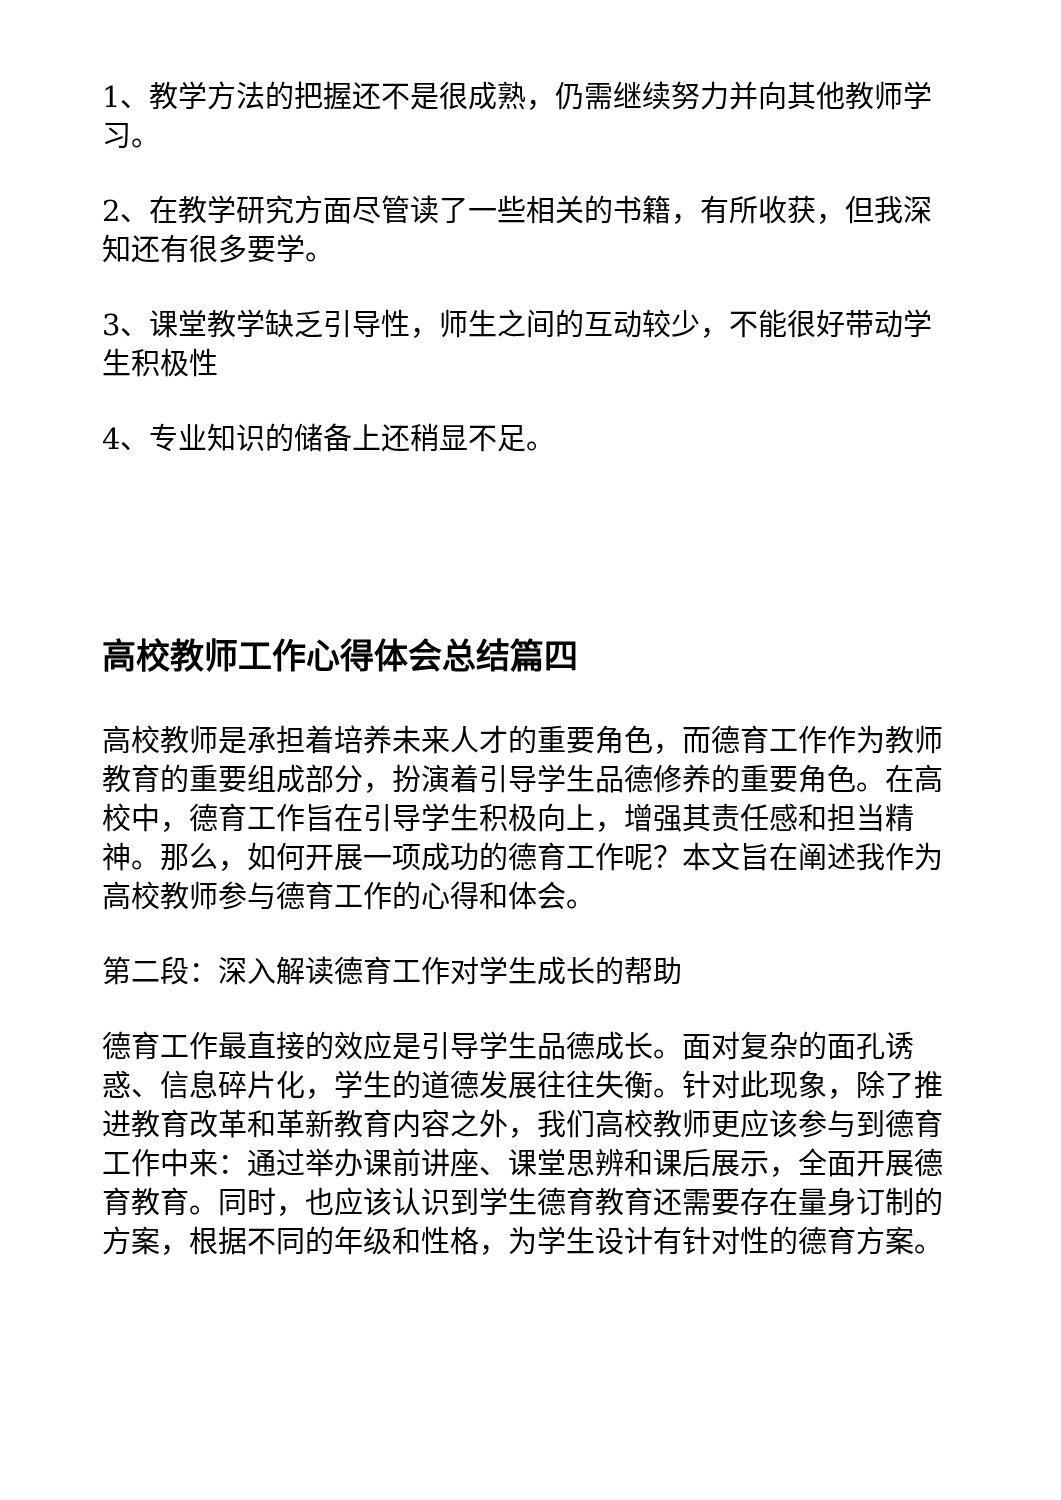1、教学方法的把握还不是很成熟，仍需继续努力并向其他教师学习。
2、在教学研究方面尽管读了一些相关的书籍，有所收获，但我深知还有很多要学。
3、课堂教学缺乏引导性，师生之间的互动较少，不能很好带动学生积极性
4、专业知识的储备上还稍显不足。
高校教师工作心得体会总结篇四
高校教师是承担着培养未来人才的重要角色，而德育工作作为教师教育的重要组成部分，扮演着引导学生品德修养的重要角色。在高校中，德育工作旨在引导学生积极向上，增强其责任感和担当精神。那么，如何开展一项成功的德育工作呢？本文旨在阐述我作为高校教师参与德育工作的心得和体会。
第二段：深入解读德育工作对学生成长的帮助
德育工作最直接的效应是引导学生品德成长。面对复杂的面孔诱惑、信息碎片化，学生的道德发展往往失衡。针对此现象，除了推进教育改革和革新教育内容之外，我们高校教师更应该参与到德育工作中来：通过举办课前讲座、课堂思辨和课后展示，全面开展德育教育。同时，也应该认识到学生德育教育还需要存在量身订制的方案，根据不同的年级和性格，为学生设计有针对性的德育方案。